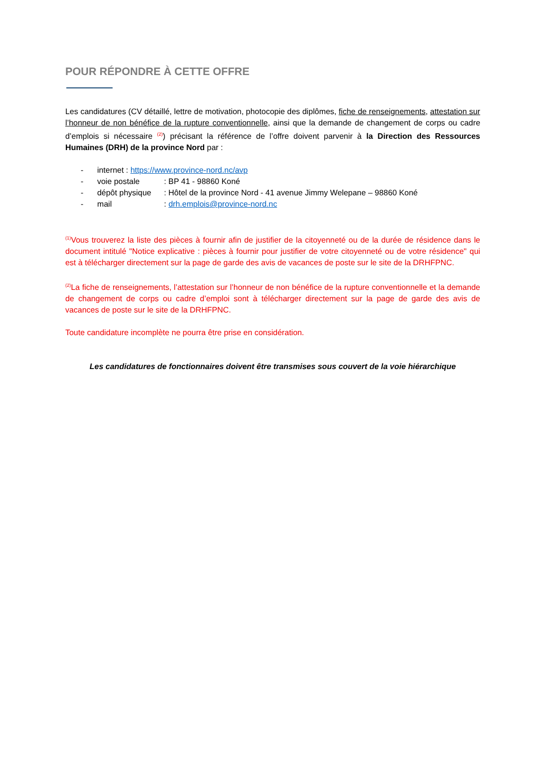POUR RÉPONDRE À CETTE OFFRE
Les candidatures (CV détaillé, lettre de motivation, photocopie des diplômes, fiche de renseignements, attestation sur l’honneur de non bénéfice de la rupture conventionnelle, ainsi que la demande de changement de corps ou cadre d’emplois si nécessaire <sup>(2)</sup>) précisant la référence de l’offre doivent parvenir à la Direction des Ressources Humaines (DRH) de la province Nord par :
- internet : https://www.province-nord.nc/avp
- voie postale: BP 41 - 98860 Koné
- dépôt physique: Hôtel de la province Nord - 41 avenue Jimmy Welepane – 98860 Koné
- mail: drh.emplois@province-nord.nc
<sup>(1)</sup> Vous trouverez la liste des pièces à fournir afin de justifier de la citoyenneté ou de la durée de résidence dans le document intitulé "Notice explicative : pièces à fournir pour justifier de votre citoyenneté ou de votre résidence" qui est à télécharger directement sur la page de garde des avis de vacances de poste sur le site de la DRHFPNC.
<sup>(2)</sup> La fiche de renseignements, l’attestation sur l’honneur de non bénéfice de la rupture conventionnelle et la demande de changement de corps ou cadre d’emploi sont à télécharger directement sur la page de garde des avis de vacances de poste sur le site de la DRHFPNC.
Toute candidature incomplète ne pourra être prise en considération.
Les candidatures de fonctionnaires doivent être transmises sous couvert de la voie hiérarchique